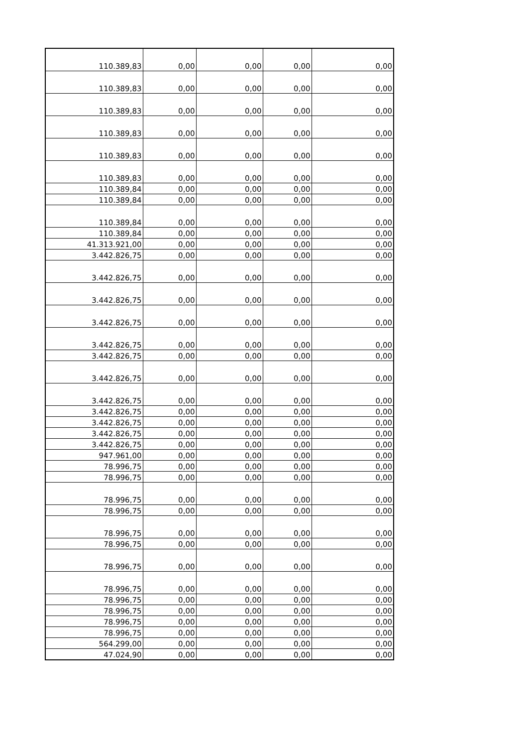| 110.389,83 | 0,00 | 0,00 | 0,00 | 0,00 |
| 110.389,83 | 0,00 | 0,00 | 0,00 | 0,00 |
| 110.389,83 | 0,00 | 0,00 | 0,00 | 0,00 |
| 110.389,83 | 0,00 | 0,00 | 0,00 | 0,00 |
| 110.389,83 | 0,00 | 0,00 | 0,00 | 0,00 |
| 110.389,83 | 0,00 | 0,00 | 0,00 | 0,00 |
| 110.389,84 | 0,00 | 0,00 | 0,00 | 0,00 |
| 110.389,84 | 0,00 | 0,00 | 0,00 | 0,00 |
| 110.389,84 | 0,00 | 0,00 | 0,00 | 0,00 |
| 110.389,84 | 0,00 | 0,00 | 0,00 | 0,00 |
| 41.313.921,00 | 0,00 | 0,00 | 0,00 | 0,00 |
| 3.442.826,75 | 0,00 | 0,00 | 0,00 | 0,00 |
| 3.442.826,75 | 0,00 | 0,00 | 0,00 | 0,00 |
| 3.442.826,75 | 0,00 | 0,00 | 0,00 | 0,00 |
| 3.442.826,75 | 0,00 | 0,00 | 0,00 | 0,00 |
| 3.442.826,75 | 0,00 | 0,00 | 0,00 | 0,00 |
| 3.442.826,75 | 0,00 | 0,00 | 0,00 | 0,00 |
| 3.442.826,75 | 0,00 | 0,00 | 0,00 | 0,00 |
| 3.442.826,75 | 0,00 | 0,00 | 0,00 | 0,00 |
| 3.442.826,75 | 0,00 | 0,00 | 0,00 | 0,00 |
| 3.442.826,75 | 0,00 | 0,00 | 0,00 | 0,00 |
| 3.442.826,75 | 0,00 | 0,00 | 0,00 | 0,00 |
| 3.442.826,75 | 0,00 | 0,00 | 0,00 | 0,00 |
| 947.961,00 | 0,00 | 0,00 | 0,00 | 0,00 |
| 78.996,75 | 0,00 | 0,00 | 0,00 | 0,00 |
| 78.996,75 | 0,00 | 0,00 | 0,00 | 0,00 |
| 78.996,75 | 0,00 | 0,00 | 0,00 | 0,00 |
| 78.996,75 | 0,00 | 0,00 | 0,00 | 0,00 |
| 78.996,75 | 0,00 | 0,00 | 0,00 | 0,00 |
| 78.996,75 | 0,00 | 0,00 | 0,00 | 0,00 |
| 78.996,75 | 0,00 | 0,00 | 0,00 | 0,00 |
| 78.996,75 | 0,00 | 0,00 | 0,00 | 0,00 |
| 78.996,75 | 0,00 | 0,00 | 0,00 | 0,00 |
| 78.996,75 | 0,00 | 0,00 | 0,00 | 0,00 |
| 78.996,75 | 0,00 | 0,00 | 0,00 | 0,00 |
| 78.996,75 | 0,00 | 0,00 | 0,00 | 0,00 |
| 564.299,00 | 0,00 | 0,00 | 0,00 | 0,00 |
| 47.024,90 | 0,00 | 0,00 | 0,00 | 0,00 |